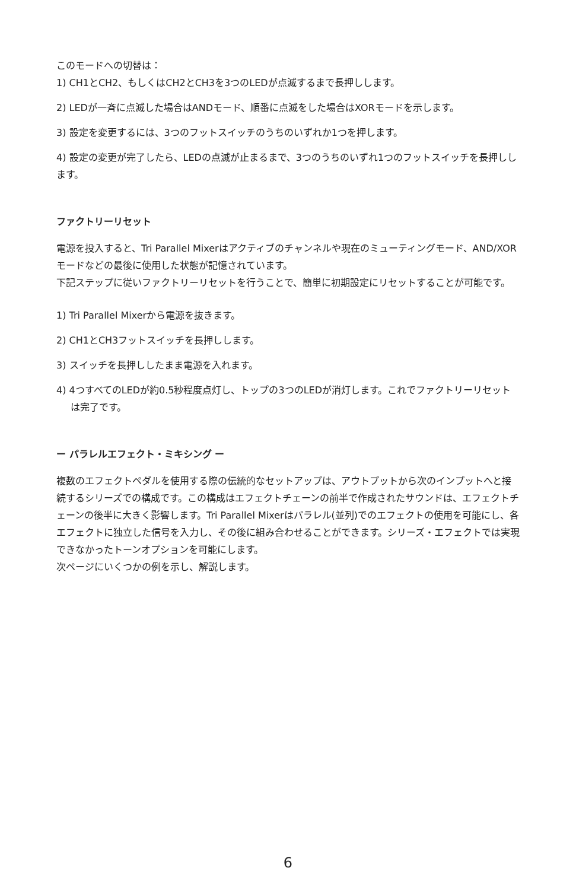このモードへの切替は：
1) CH1とCH2、もしくはCH2とCH3を3つのLEDが点滅するまで長押しします。
2) LEDが一斉に点滅した場合はANDモード、順番に点滅をした場合はXORモードを示します。
3) 設定を変更するには、3つのフットスイッチのうちのいずれか1つを押します。
4) 設定の変更が完了したら、LEDの点滅が止まるまで、3つのうちのいずれ1つのフットスイッチを長押しします。
ファクトリーリセット
電源を投入すると、Tri Parallel Mixerはアクティブのチャンネルや現在のミューティングモード、AND/XORモードなどの最後に使用した状態が記憶されています。
下記ステップに従いファクトリーリセットを行うことで、簡単に初期設定にリセットすることが可能です。
1) Tri Parallel Mixerから電源を抜きます。
2) CH1とCH3フットスイッチを長押しします。
3) スイッチを長押ししたまま電源を入れます。
4) 4つすべてのLEDが約0.5秒程度点灯し、トップの3つのLEDが消灯します。これでファクトリーリセットは完了です。
ー パラレルエフェクト・ミキシング ー
複数のエフェクトペダルを使用する際の伝統的なセットアップは、アウトプットから次のインプットへと接続するシリーズでの構成です。この構成はエフェクトチェーンの前半で作成されたサウンドは、エフェクトチェーンの後半に大きく影響します。Tri Parallel Mixerはパラレル(並列)でのエフェクトの使用を可能にし、各エフェクトに独立した信号を入力し、その後に組み合わせることができます。シリーズ・エフェクトでは実現できなかったトーンオプションを可能にします。
次ページにいくつかの例を示し、解説します。
6